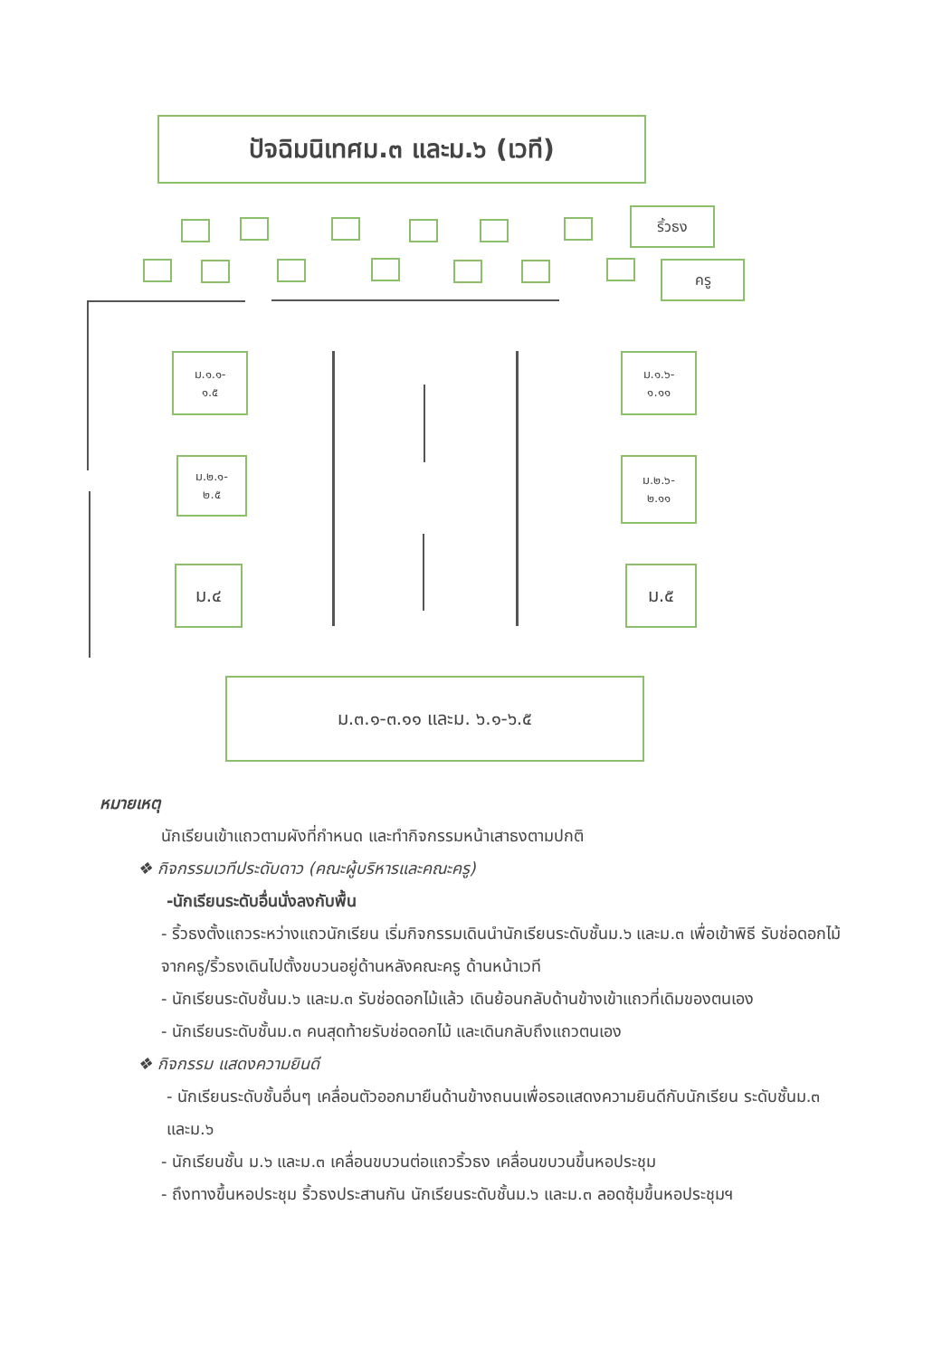ปัจฉิมนิเทศม.๓ และม.๖ (เวที)
ริ้วธง
ครู
ม.๑.๑-
๑.๕
ม.๑.๖-
๑.๑๑
ม.๒.๑-
๒.๕
ม.๒.๖-
๒.๑๑
ม.๔ ม.๕
ม.๓.๑-๓.๑๑ และม. ๖.๑-๖.๕
หมายเหตุ
นักเรียนเข้าแถวตามผังที่กำหนด และทำกิจกรรมหน้าเสาธงตามปกติ
❖ กิจกรรมเวทีประดับดาว (คณะผู้บริหารและคณะครู)
-นักเรียนระดับอื่นนั่งลงกับพื้น
- ริ้วธงตั้งแถวระหว่างแถวนักเรียน เริ่มกิจกรรมเดินนำนักเรียนระดับชั้นม.๖ และม.๓ เพื่อเข้าพิธี รับช่อดอกไม้จากครู/ริ้วธงเดินไปตั้งขบวนอยู่ด้านหลังคณะครู ด้านหน้าเวที
- นักเรียนระดับชั้นม.๖ และม.๓ รับช่อดอกไม้แล้ว เดินย้อนกลับด้านข้างเข้าแถวที่เดิมของตนเอง
- นักเรียนระดับชั้นม.๓ คนสุดท้ายรับช่อดอกไม้ และเดินกลับถึงแถวตนเอง
❖ กิจกรรม แสดงความยินดี
- นักเรียนระดับชั้นอื่นๆ เคลื่อนตัวออกมายืนด้านข้างถนนเพื่อรอแสดงความยินดีกับนักเรียน ระดับชั้นม.๓ และม.๖
- นักเรียนชั้น ม.๖ และม.๓ เคลื่อนขบวนต่อแถวริ้วธง เคลื่อนขบวนขึ้นหอประชุม
- ถึงทางขึ้นหอประชุม ริ้วธงประสานกัน นักเรียนระดับชั้นม.๖ และม.๓ ลอดซุ้มขึ้นหอประชุมฯ